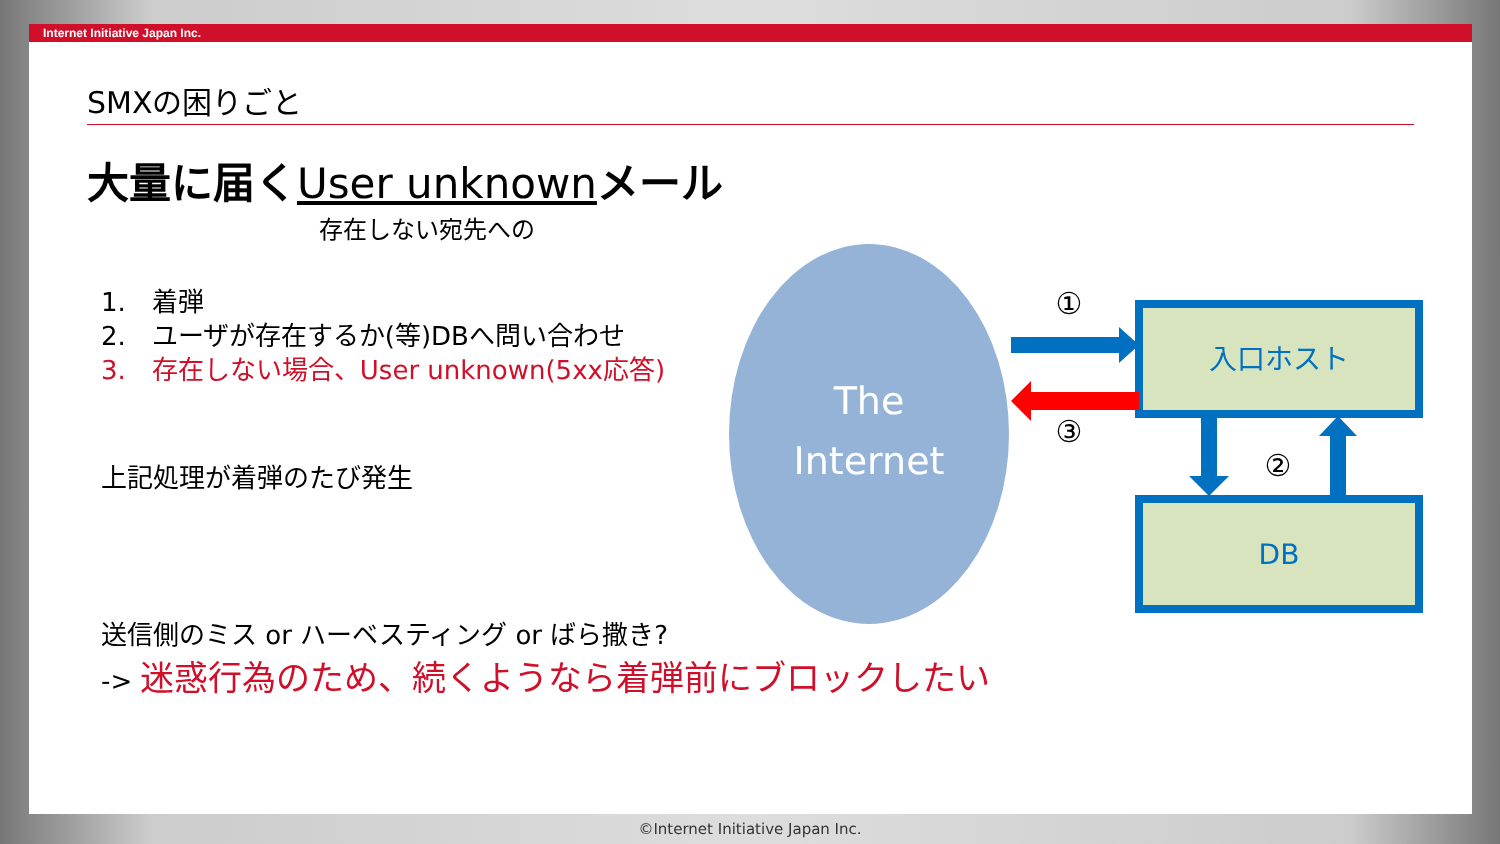Internet Initiative Japan Inc.
SMXの困りごと
大量に届くUser unknownメール
存在しない宛先への
1.　着弾
2.　ユーザが存在するか(等)DBへ問い合わせ
3.　存在しない場合、User unknown(5xx応答)
上記処理が着弾のたび発生
送信側のミス or ハーベスティング or ばら撒き?
-> 迷惑行為のため、続くようなら着弾前にブロックしたい
The
Internet
入口ホスト
DB
①
③
②
©Internet Initiative Japan Inc.